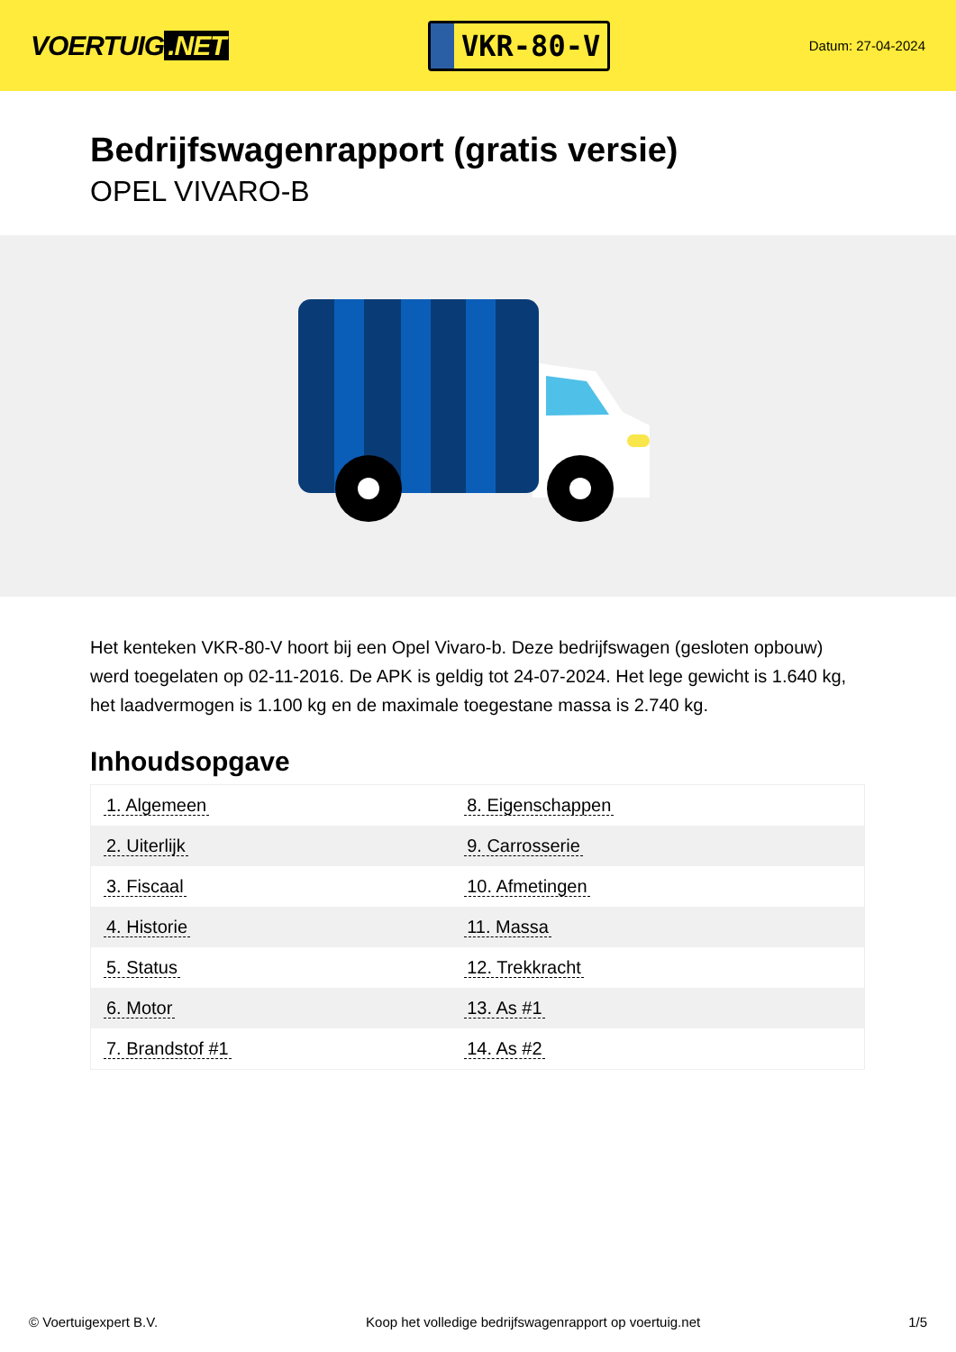VOERTUIG.NET
VKR-80-V
Datum: 27-04-2024
Bedrijfswagenrapport (gratis versie)
OPEL VIVARO-B
Het kenteken VKR-80-V hoort bij een Opel Vivaro-b. Deze bedrijfswagen (gesloten opbouw) werd toegelaten op 02-11-2016. De APK is geldig tot 24-07-2024. Het lege gewicht is 1.640 kg, het laadvermogen is 1.100 kg en de maximale toegestane massa is 2.740 kg.
Inhoudsopgave
| 1. Algemeen | 8. Eigenschappen |
| 2. Uiterlijk | 9. Carrosserie |
| 3. Fiscaal | 10. Afmetingen |
| 4. Historie | 11. Massa |
| 5. Status | 12. Trekkracht |
| 6. Motor | 13. As #1 |
| 7. Brandstof #1 | 14. As #2 |
© Voertuigexpert B.V. Koop het volledige bedrijfswagenrapport op voertuig.net 1/5